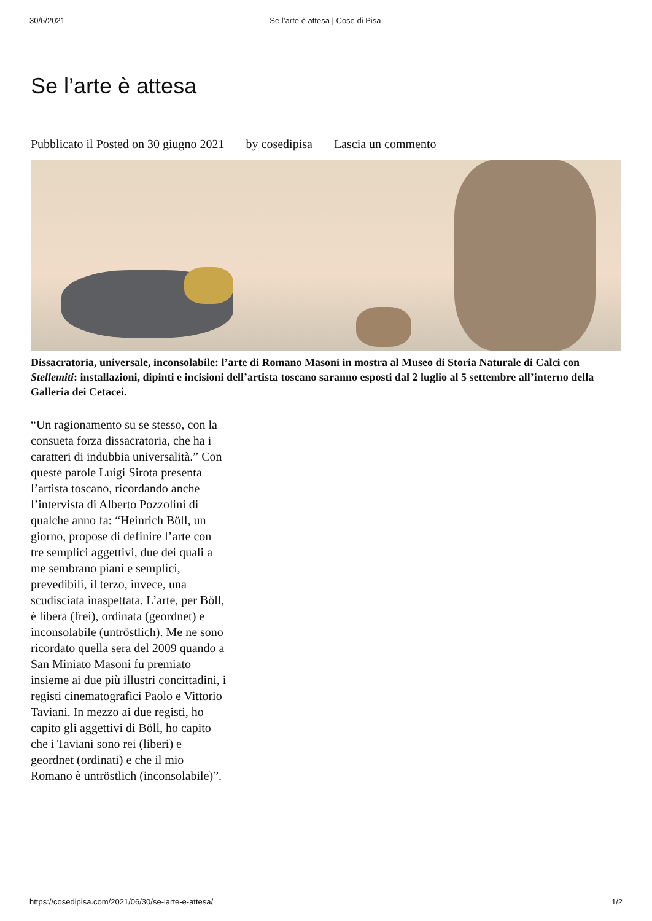30/6/2021 Se l’arte è attesa | Cose di Pisa
Se l’arte è attesa
Pubblicato il Posted on 30 giugno 2021 by cosedipisa Lascia un commento
Dissacratoria, universale, inconsolabile: l’arte di Romano Masoni in mostra al Museo di Storia Naturale di Calci con Stellemiti: installazioni, dipinti e incisioni dell’artista toscano saranno esposti dal 2 luglio al 5 settembre all’interno della Galleria dei Cetacei.
“Un ragionamento su se stesso, con la consueta forza dissacratoria, che ha i caratteri di indubbia universalità.” Con queste parole Luigi Sirota presenta l’artista toscano, ricordando anche l’intervista di Alberto Pozzolini di qualche anno fa: “Heinrich Böll, un giorno, propose di definire l’arte con tre semplici aggettivi, due dei quali a me sembrano piani e semplici, prevedibili, il terzo, invece, una scudisciata inaspettata. L’arte, per Böll, è libera (frei), ordinata (geordnet) e inconsolabile (untröstlich). Me ne sono ricordato quella sera del 2009 quando a San Miniato Masoni fu premiato insieme ai due più illustri concittadini, i registi cinematografici Paolo e Vittorio Taviani. In mezzo ai due registi, ho capito gli aggettivi di Böll, ho capito che i Taviani sono rei (liberi) e geordnet (ordinati) e che il mio Romano è untröstlich (inconsolabile)”.
https://cosedipisa.com/2021/06/30/se-larte-e-attesa/ 1/2